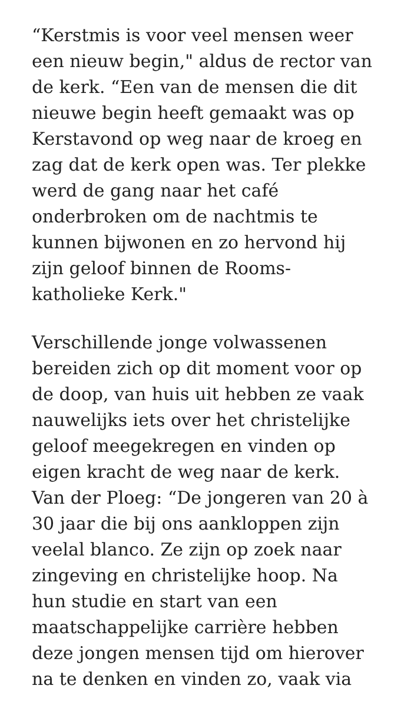“Kerstmis is voor veel mensen weer een nieuw begin," aldus de rector van de kerk. “Een van de mensen die dit nieuwe begin heeft gemaakt was op Kerstavond op weg naar de kroeg en zag dat de kerk open was. Ter plekke werd de gang naar het café onderbroken om de nachtmis te kunnen bijwonen en zo hervond hij zijn geloof binnen de Rooms-katholieke Kerk."
Verschillende jonge volwassenen bereiden zich op dit moment voor op de doop, van huis uit hebben ze vaak nauwelijks iets over het christelijke geloof meegekregen en vinden op eigen kracht de weg naar de kerk. Van der Ploeg: “De jongeren van 20 à 30 jaar die bij ons aankloppen zijn veelal blanco. Ze zijn op zoek naar zingeving en christelijke hoop. Na hun studie en start van een maatschappelijke carrière hebben deze jongen mensen tijd om hierover na te denken en vinden zo, vaak via